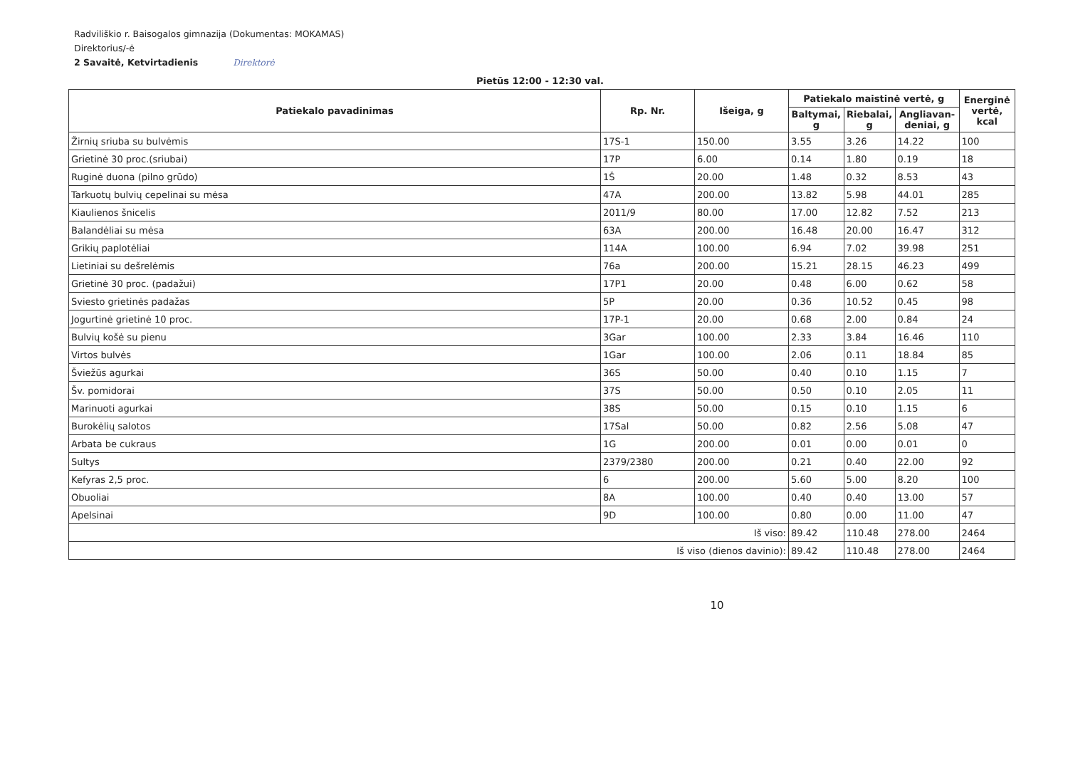Radviliškio r. Baisogalos gimnazija (Dokumentas: MOKAMAS)
Direktorius/-ė
2 Savaitė, Ketvirtadienis Direktorė
Pietūs 12:00 - 12:30 val.
| Patiekalo pavadinimas | Rp. Nr. | Išeiga, g | Patiekalo maistinė vertė, g | | | Energinė vertė, kcal |
| --- | --- | --- | --- | --- | --- | --- |
| | | | Baltymai, g | Riebalai, g | Angliavan-deniai, g | |
| Žirnių sriuba su bulvėmis | 17S-1 | 150.00 | 3.55 | 3.26 | 14.22 | 100 |
| Grietinė 30 proc.(sriubai) | 17P | 6.00 | 0.14 | 1.80 | 0.19 | 18 |
| Ruginė duona (pilno grūdo) | 1Š | 20.00 | 1.48 | 0.32 | 8.53 | 43 |
| Tarkuotų bulvių cepelinai su mėsa | 47A | 200.00 | 13.82 | 5.98 | 44.01 | 285 |
| Kiaulienos šnicelis | 2011/9 | 80.00 | 17.00 | 12.82 | 7.52 | 213 |
| Balandėliai su mėsa | 63A | 200.00 | 16.48 | 20.00 | 16.47 | 312 |
| Grikių paplotėliai | 114A | 100.00 | 6.94 | 7.02 | 39.98 | 251 |
| Lietiniai su dešrelėmis | 76a | 200.00 | 15.21 | 28.15 | 46.23 | 499 |
| Grietinė 30 proc. (padažui) | 17P1 | 20.00 | 0.48 | 6.00 | 0.62 | 58 |
| Sviesto grietinės padažas | 5P | 20.00 | 0.36 | 10.52 | 0.45 | 98 |
| Jogurtinė grietinė 10 proc. | 17P-1 | 20.00 | 0.68 | 2.00 | 0.84 | 24 |
| Bulvių košė su pienu | 3Gar | 100.00 | 2.33 | 3.84 | 16.46 | 110 |
| Virtos bulvės | 1Gar | 100.00 | 2.06 | 0.11 | 18.84 | 85 |
| Šviežūs agurkai | 36S | 50.00 | 0.40 | 0.10 | 1.15 | 7 |
| Šv. pomidorai | 37S | 50.00 | 0.50 | 0.10 | 2.05 | 11 |
| Marinuoti agurkai | 38S | 50.00 | 0.15 | 0.10 | 1.15 | 6 |
| Burokėlių salotos | 17Sal | 50.00 | 0.82 | 2.56 | 5.08 | 47 |
| Arbata be cukraus | 1G | 200.00 | 0.01 | 0.00 | 0.01 | 0 |
| Sultys | 2379/2380 | 200.00 | 0.21 | 0.40 | 22.00 | 92 |
| Kefyras 2,5 proc. | 6 | 200.00 | 5.60 | 5.00 | 8.20 | 100 |
| Obuoliai | 8A | 100.00 | 0.40 | 0.40 | 13.00 | 57 |
| Apelsinai | 9D | 100.00 | 0.80 | 0.00 | 11.00 | 47 |
| Iš viso: | | | 89.42 | 110.48 | 278.00 | 2464 |
| Iš viso (dienos davinio): | | | 89.42 | 110.48 | 278.00 | 2464 |
10